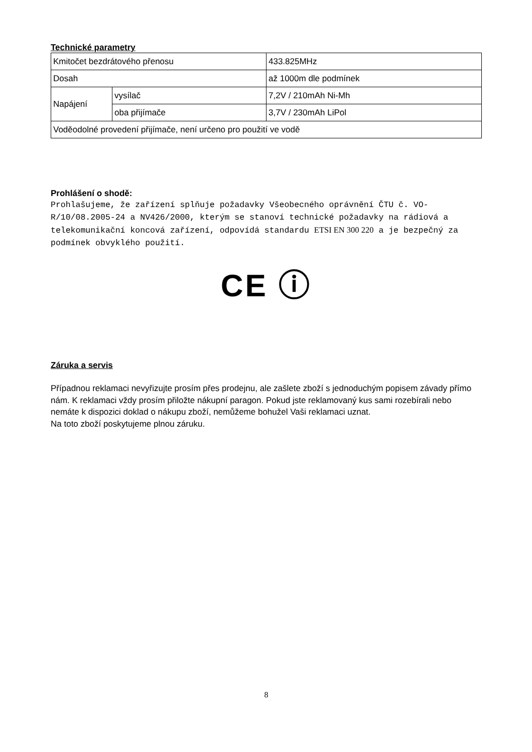Technické parametry
| Kmitočet bezdrátového přenosu | | 433.825MHz |
| Dosah | | až 1000m dle podmínek |
| Napájení | vysílač | 7,2V / 210mAh Ni-Mh |
| | oba přijímače | 3,7V / 230mAh LiPol |
| Voděodolné provedení přijímače, není určeno pro použití ve vodě | | |
Prohlášení o shodě:
Prohlašujeme, že zařízení splňuje požadavky Všeobecného oprávnění ČTU č. VO-R/10/08.2005-24 a NV426/2000, kterým se stanoví technické požadavky na rádiová a telekomunikační koncová zařízení, odpovídá standardu ETSI EN 300 220 a je bezpečný za podmínek obvyklého použití.
CE ⓘ
Záruka a servis
Případnou reklamaci nevyřizujte prosím přes prodejnu, ale zašlete zboží s jednoduchým popisem závady přímo nám. K reklamaci vždy prosím přiložte nákupní paragon. Pokud jste reklamovaný kus sami rozebírali nebo nemáte k dispozici doklad o nákupu zboží, nemůžeme bohužel Vaši reklamaci uznat.
Na toto zboží poskytujeme plnou záruku.
8